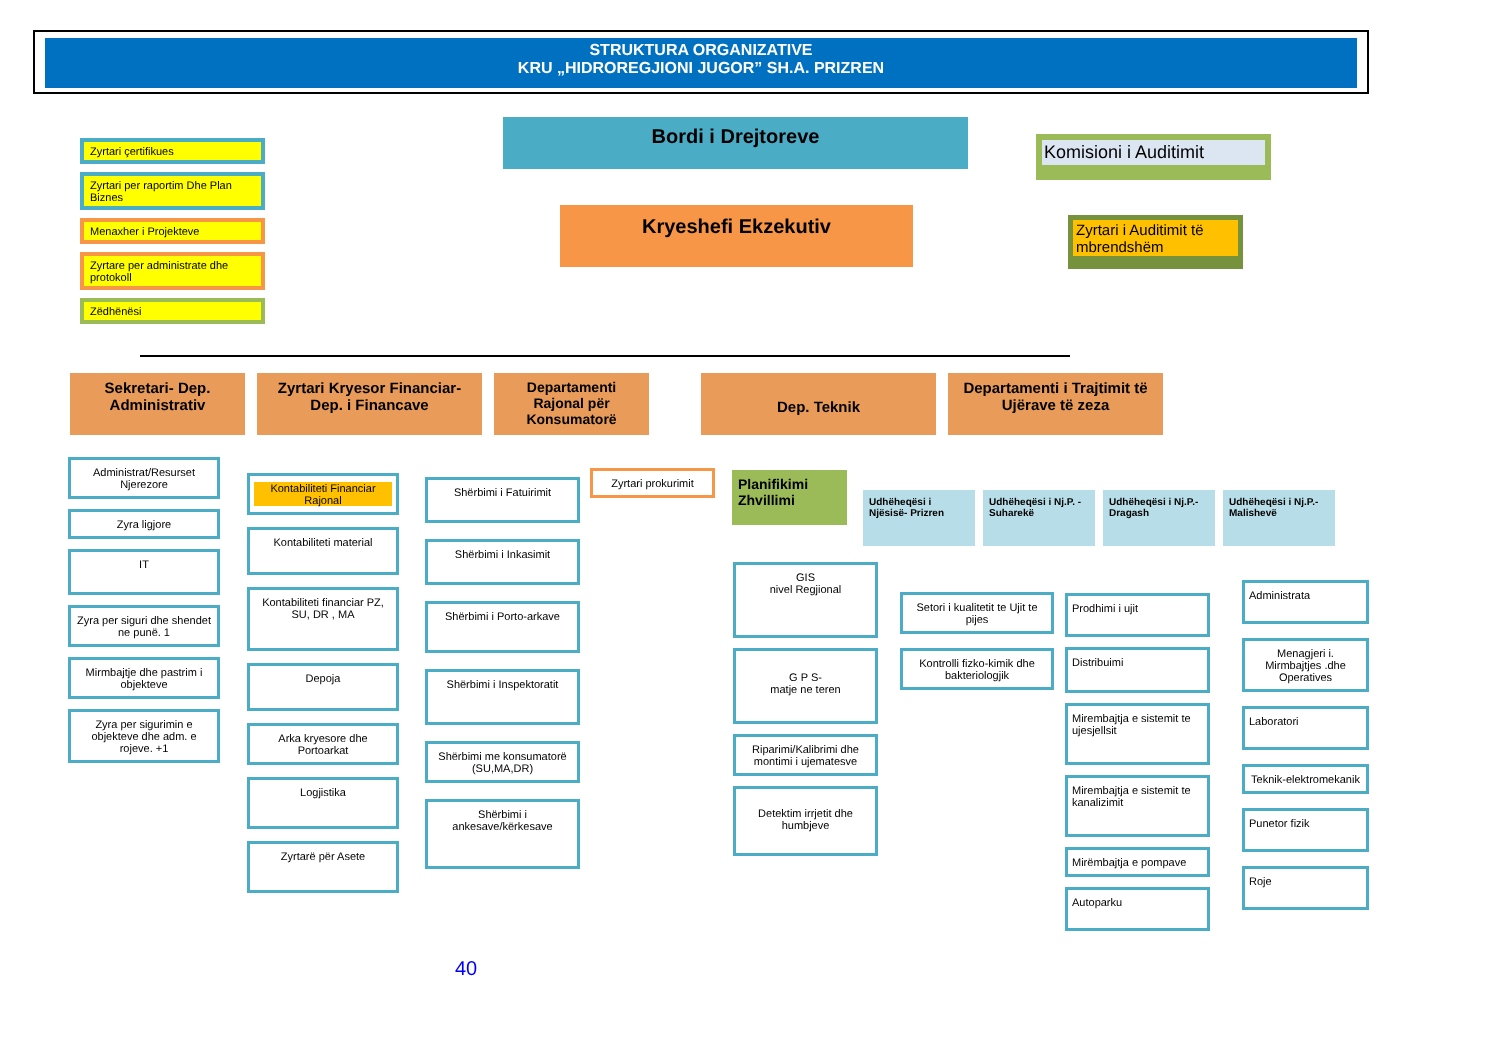STRUKTURA ORGANIZATIVE
KRU „HIDROREGJIONI JUGOR” SH.A. PRIZREN
Bordi i Drejtoreve
Komisioni i Auditimit
Kryeshefi Ekzekutiv
Zyrtari i Auditimit të mbrendshëm
Zyrtari çertifikues
Zyrtari per raportim Dhe Plan Biznes
Menaxher i Projekteve
Zyrtare per administrate dhe protokoll
Zëdhënësi
Sekretari- Dep. Administrativ
Zyrtari Kryesor Financiar- Dep. i Financave
Departamenti Rajonal për Konsumatorë
Dep. Teknik
Departamenti i Trajtimit të Ujërave të zeza
Administrat/Resurset Njerezore
Zyra ligjore
IT
Zyra per siguri dhe shendet ne punë. 1
Mirmbajtje dhe pastrim i objekteve
Zyra per sigurimin e objekteve dhe adm. e rojeve. +1
Kontabiliteti Financiar Rajonal
Kontabiliteti material
Kontabiliteti financiar PZ, SU, DR , MA
Depoja
Arka kryesore dhe Portoarkat
Logjistika
Zyrtarë për Asete
Shërbimi i Fatuirimit
Shërbimi i Inkasimit
Shërbimi i Porto-arkave
Shërbimi i Inspektoratit
Shërbimi me konsumatorë (SU,MA,DR)
Shërbimi i ankesave/kërkesave
Zyrtari prokurimit
Planifikimi Zhvillimi
Udhëheqësi i Njësisë- Prizren
Udhëheqësi i Nj.P. - Suharekë
Udhëheqësi i Nj.P.- Dragash
Udhëheqësi i Nj.P.- Malishevë
GIS
nivel Regjional
G P S-
matje ne teren
Riparimi/Kalibrimi dhe montimi i ujematesve
Detektim irrjetit dhe humbjeve
Setori i kualitetit te Ujit te pijes
Kontrolli fizko-kimik dhe bakteriologjik
Prodhimi i ujit
Distribuimi
Mirembajtja e sistemit te ujesjellsit
Mirembajtja e sistemit te kanalizimit
Mirëmbajtja e pompave
Autoparku
Administrata
Menagjeri i. Mirmbajtjes .dhe Operatives
Laboratori
Teknik-elektromekanik
Punetor fizik
Roje
40